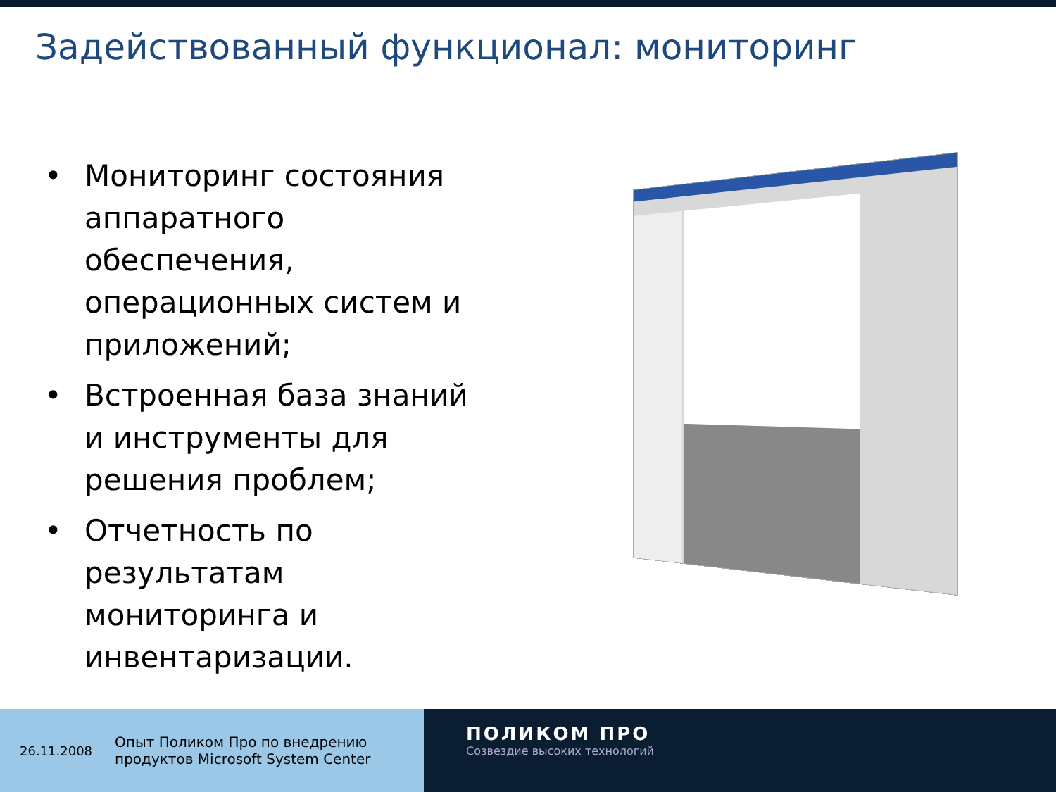Задействованный функционал: мониторинг
• Мониторинг состояния аппаратного обеспечения, операционных систем и приложений;
• Встроенная база знаний и инструменты для решения проблем;
• Отчетность по результатам мониторинга и инвентаризации.
26.11.2008 Опыт Поликом Про по внедрению
продуктов Microsoft System Center
ПОЛИКОМ ПРО
Созвездие высоких технологий